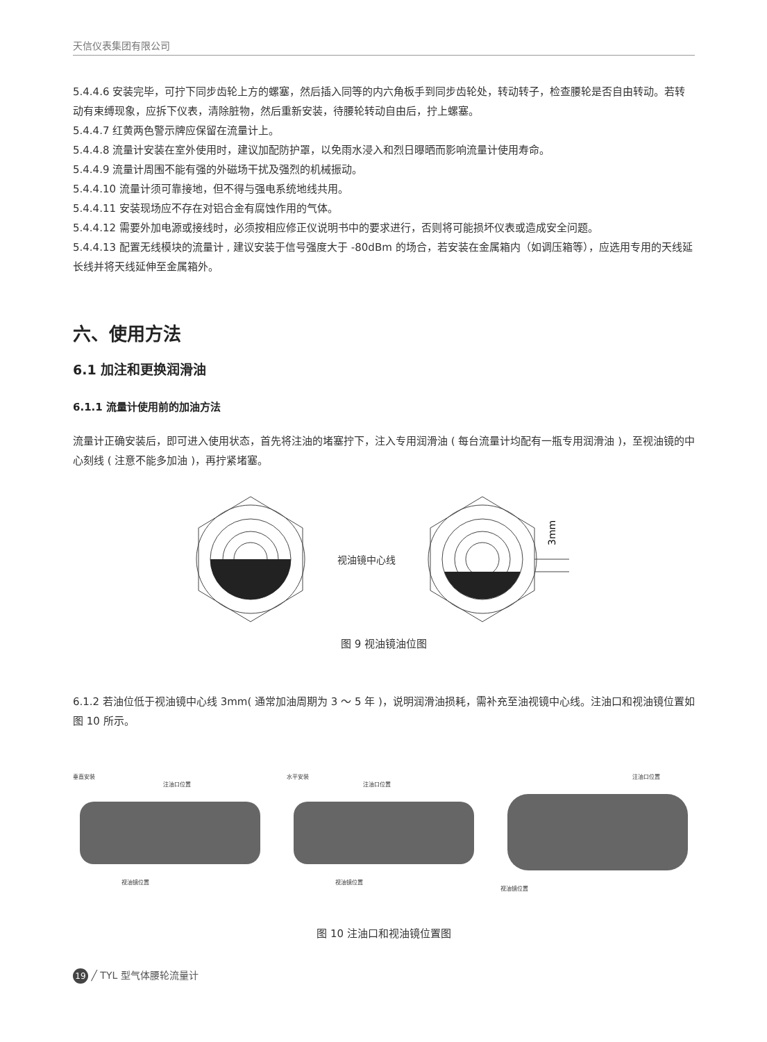天信仪表集团有限公司
5.4.4.6 安装完毕，可拧下同步齿轮上方的螺塞，然后插入同等的内六角板手到同步齿轮处，转动转子，检查腰轮是否自由转动。若转动有束缚现象，应拆下仪表，清除脏物，然后重新安装，待腰轮转动自由后，拧上螺塞。
5.4.4.7 红黄两色警示牌应保留在流量计上。
5.4.4.8 流量计安装在室外使用时，建议加配防护罩，以免雨水浸入和烈日曝晒而影响流量计使用寿命。
5.4.4.9 流量计周围不能有强的外磁场干扰及强烈的机械振动。
5.4.4.10 流量计须可靠接地，但不得与强电系统地线共用。
5.4.4.11 安装现场应不存在对铝合金有腐蚀作用的气体。
5.4.4.12 需要外加电源或接线时，必须按相应修正仪说明书中的要求进行，否则将可能损坏仪表或造成安全问题。
5.4.4.13 配置无线模块的流量计 , 建议安装于信号强度大于 -80dBm 的场合，若安装在金属箱内（如调压箱等），应选用专用的天线延长线并将天线延伸至金属箱外。
六、使用方法
6.1 加注和更换润滑油
6.1.1 流量计使用前的加油方法
流量计正确安装后，即可进入使用状态，首先将注油的堵塞拧下，注入专用润滑油 ( 每台流量计均配有一瓶专用润滑油 )，至视油镜的中心刻线 ( 注意不能多加油 )，再拧紧堵塞。
视油镜中心线
3mm
图 9 视油镜油位图
6.1.2 若油位低于视油镜中心线 3mm( 通常加油周期为 3 ～ 5 年 )，说明润滑油损耗，需补充至油视镜中心线。注油口和视油镜位置如图 10 所示。
垂直安装
注油口位置
视油镜位置
水平安装
注油口位置
视油镜位置
注油口位置
视油镜位置
图 10 注油口和视油镜位置图
19 ╱ TYL 型气体腰轮流量计